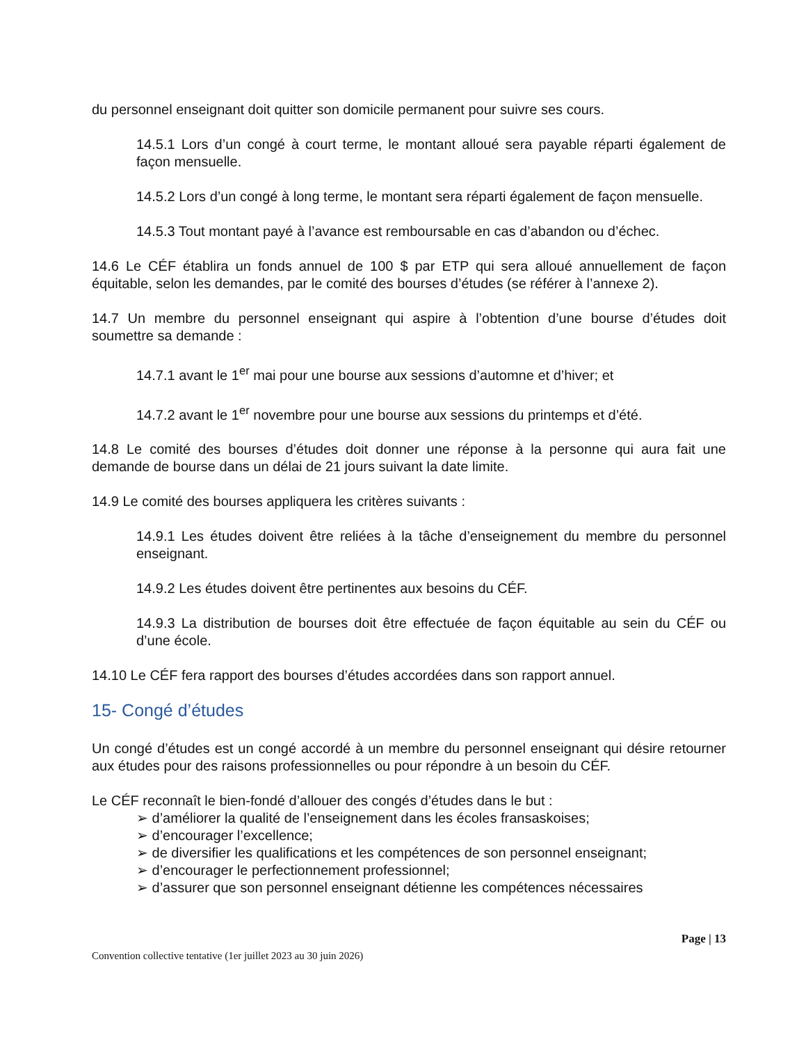du personnel enseignant doit quitter son domicile permanent pour suivre ses cours.
14.5.1 Lors d’un congé à court terme, le montant alloué sera payable réparti également de façon mensuelle.
14.5.2 Lors d’un congé à long terme, le montant sera réparti également de façon mensuelle.
14.5.3 Tout montant payé à l’avance est remboursable en cas d’abandon ou d’échec.
14.6 Le CÉF établira un fonds annuel de 100 $ par ETP qui sera alloué annuellement de façon équitable, selon les demandes, par le comité des bourses d’études (se référer à l’annexe 2).
14.7 Un membre du personnel enseignant qui aspire à l’obtention d’une bourse d’études doit soumettre sa demande :
14.7.1 avant le 1<sup>er</sup> mai pour une bourse aux sessions d’automne et d’hiver; et
14.7.2 avant le 1<sup>er</sup> novembre pour une bourse aux sessions du printemps et d’été.
14.8 Le comité des bourses d’études doit donner une réponse à la personne qui aura fait une demande de bourse dans un délai de 21 jours suivant la date limite.
14.9 Le comité des bourses appliquera les critères suivants :
14.9.1 Les études doivent être reliées à la tâche d’enseignement du membre du personnel enseignant.
14.9.2 Les études doivent être pertinentes aux besoins du CÉF.
14.9.3 La distribution de bourses doit être effectuée de façon équitable au sein du CÉF ou d’une école.
14.10 Le CÉF fera rapport des bourses d’études accordées dans son rapport annuel.
15- Congé d’études
Un congé d’études est un congé accordé à un membre du personnel enseignant qui désire retourner aux études pour des raisons professionnelles ou pour répondre à un besoin du CÉF.
Le CÉF reconnaît le bien-fondé d’allouer des congés d’études dans le but :
➢ d’améliorer la qualité de l’enseignement dans les écoles fransaskoises;
➢ d’encourager l’excellence;
➢ de diversifier les qualifications et les compétences de son personnel enseignant;
➢ d’encourager le perfectionnement professionnel;
➢ d’assurer que son personnel enseignant détienne les compétences nécessaires
Page | 13
Convention collective tentative (1er juillet 2023 au 30 juin 2026)